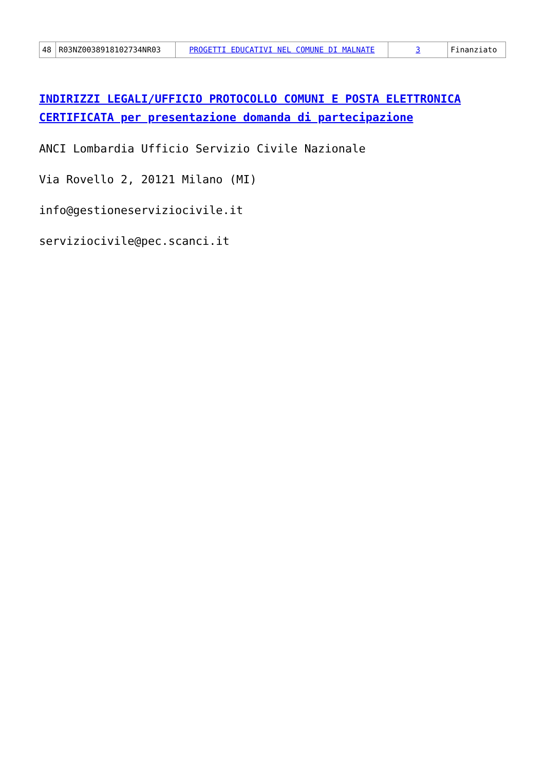| 48 | R03NZ0038918102734NR03 | PROGETTI EDUCATIVI NEL COMUNE DI MALNATE | 3 | Finanziato |
INDIRIZZI LEGALI/UFFICIO PROTOCOLLO COMUNI E POSTA ELETTRONICA CERTIFICATA per presentazione domanda di partecipazione
ANCI Lombardia Ufficio Servizio Civile Nazionale
Via Rovello 2, 20121 Milano (MI)
info@gestioneserviziocivile.it
serviziocivile@pec.scanci.it